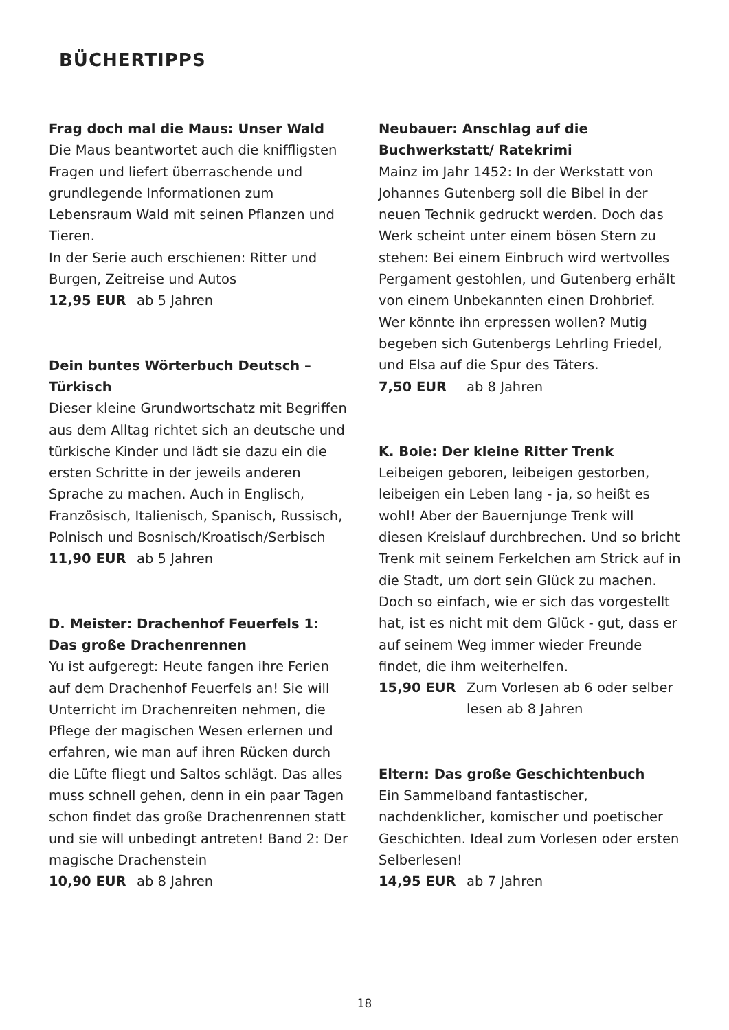BÜCHERTIPPS
Frag doch mal die Maus: Unser Wald
Die Maus beantwortet auch die kniffligsten Fragen und liefert überraschende und grundlegende Informationen zum Lebensraum Wald mit seinen Pflanzen und Tieren.
In der Serie auch erschienen: Ritter und Burgen, Zeitreise und Autos
12,95 EUR ab 5 Jahren
Dein buntes Wörterbuch Deutsch – Türkisch
Dieser kleine Grundwortschatz mit Begriffen aus dem Alltag richtet sich an deutsche und türkische Kinder und lädt sie dazu ein die ersten Schritte in der jeweils anderen Sprache zu machen. Auch in Englisch, Französisch, Italienisch, Spanisch, Russisch, Polnisch und Bosnisch/Kroatisch/Serbisch
11,90 EUR ab 5 Jahren
D. Meister: Drachenhof Feuerfels 1:
Das große Drachenrennen
Yu ist aufgeregt: Heute fangen ihre Ferien auf dem Drachenhof Feuerfels an! Sie will Unterricht im Drachenreiten nehmen, die Pflege der magischen Wesen erlernen und erfahren, wie man auf ihren Rücken durch die Lüfte fliegt und Saltos schlägt. Das alles muss schnell gehen, denn in ein paar Tagen schon findet das große Drachenrennen statt und sie will unbedingt antreten! Band 2: Der magische Drachenstein
10,90 EUR ab 8 Jahren
Neubauer: Anschlag auf die Buchwerkstatt/ Ratekrimi
Mainz im Jahr 1452: In der Werkstatt von Johannes Gutenberg soll die Bibel in der neuen Technik gedruckt werden. Doch das Werk scheint unter einem bösen Stern zu stehen: Bei einem Einbruch wird wertvolles Pergament gestohlen, und Gutenberg erhält von einem Unbekannten einen Drohbrief. Wer könnte ihn erpressen wollen? Mutig begeben sich Gutenbergs Lehrling Friedel, und Elsa auf die Spur des Täters.
7,50 EUR ab 8 Jahren
K. Boie: Der kleine Ritter Trenk
Leibeigen geboren, leibeigen gestorben, leibeigen ein Leben lang - ja, so heißt es wohl! Aber der Bauernjunge Trenk will diesen Kreislauf durchbrechen. Und so bricht Trenk mit seinem Ferkelchen am Strick auf in die Stadt, um dort sein Glück zu machen. Doch so einfach, wie er sich das vorgestellt hat, ist es nicht mit dem Glück - gut, dass er auf seinem Weg immer wieder Freunde findet, die ihm weiterhelfen.
15,90 EUR Zum Vorlesen ab 6 oder selber lesen ab 8 Jahren
Eltern: Das große Geschichtenbuch
Ein Sammelband fantastischer, nachdenklicher, komischer und poetischer Geschichten. Ideal zum Vorlesen oder ersten Selberlesen!
14,95 EUR ab 7 Jahren
18